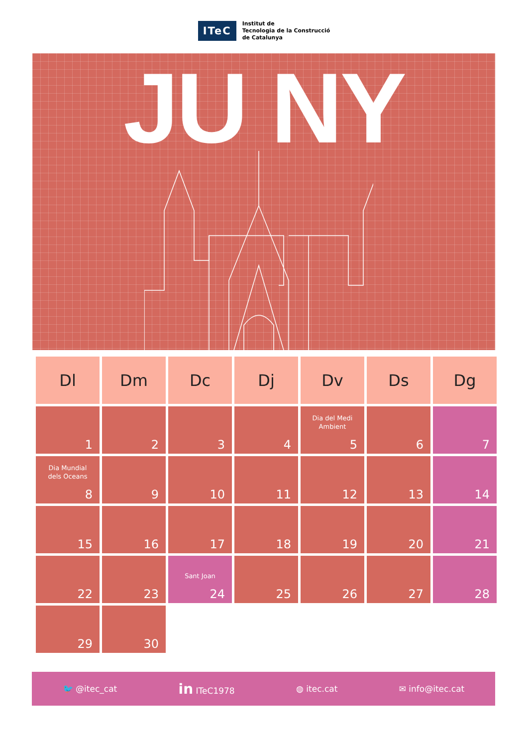ITeC
Institut de
Tecnologia de la Construcció
de Catalunya
JU NY
| Dl | Dm | Dc | Dj | Dv | Ds | Dg |
| --- | --- | --- | --- | --- | --- | --- |
| 1 | 2 | 3 | 4 | Dia del Medi Ambient 5 | 6 | 7 |
| Dia Mundial dels Oceans 8 | 9 | 10 | 11 | 12 | 13 | 14 |
| 15 | 16 | 17 | 18 | 19 | 20 | 21 |
| 22 | 23 | Sant Joan 24 | 25 | 26 | 27 | 28 |
| 29 | 30 | | | | | |
🐦 @itec_cat in ITeC1978 ◍ itec.cat ✉ info@itec.cat